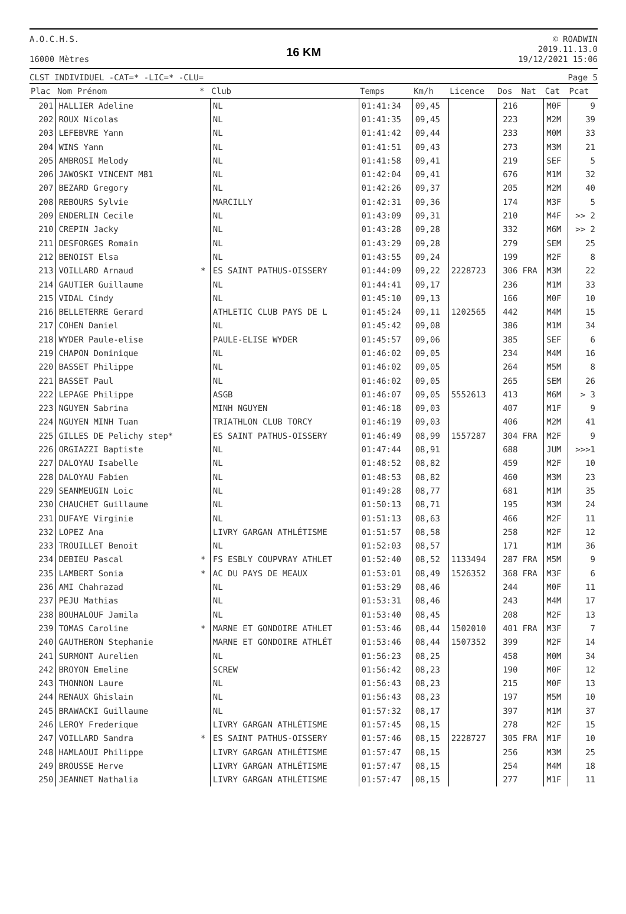A.O.C.H.S.
16000 Mètres
16 KM
© ROADWIN
2019.11.13.0
19/12/2021 15:06
CLST INDIVIDUEL -CAT=* -LIC=* -CLU= Page 5
| Plac | Nom Prénom | * | Club | Temps | Km/h | Licence | Dos | Nat | Cat | Pcat |
| --- | --- | --- | --- | --- | --- | --- | --- | --- | --- | --- |
| 201 | HALLIER Adeline | | NL | 01:41:34 | 09,45 | | 216 | | M0F | 9 |
| 202 | ROUX Nicolas | | NL | 01:41:35 | 09,45 | | 223 | | M2M | 39 |
| 203 | LEFEBVRE Yann | | NL | 01:41:42 | 09,44 | | 233 | | M0M | 33 |
| 204 | WINS Yann | | NL | 01:41:51 | 09,43 | | 273 | | M3M | 21 |
| 205 | AMBROSI Melody | | NL | 01:41:58 | 09,41 | | 219 | | SEF | 5 |
| 206 | JAWOSKI VINCENT M81 | | NL | 01:42:04 | 09,41 | | 676 | | M1M | 32 |
| 207 | BEZARD Gregory | | NL | 01:42:26 | 09,37 | | 205 | | M2M | 40 |
| 208 | REBOURS Sylvie | | MARCILLY | 01:42:31 | 09,36 | | 174 | | M3F | 5 |
| 209 | ENDERLIN Cecile | | NL | 01:43:09 | 09,31 | | 210 | | M4F | >> 2 |
| 210 | CREPIN Jacky | | NL | 01:43:28 | 09,28 | | 332 | | M6M | >> 2 |
| 211 | DESFORGES Romain | | NL | 01:43:29 | 09,28 | | 279 | | SEM | 25 |
| 212 | BENOIST Elsa | | NL | 01:43:55 | 09,24 | | 199 | | M2F | 8 |
| 213 | VOILLARD Arnaud | * | ES SAINT PATHUS-OISSERY | 01:44:09 | 09,22 | 2228723 | 306 | FRA | M3M | 22 |
| 214 | GAUTIER Guillaume | | NL | 01:44:41 | 09,17 | | 236 | | M1M | 33 |
| 215 | VIDAL Cindy | | NL | 01:45:10 | 09,13 | | 166 | | M0F | 10 |
| 216 | BELLETERRE Gerard | | ATHLETIC CLUB PAYS DE L | 01:45:24 | 09,11 | 1202565 | 442 | | M4M | 15 |
| 217 | COHEN Daniel | | NL | 01:45:42 | 09,08 | | 386 | | M1M | 34 |
| 218 | WYDER Paule-elise | | PAULE-ELISE WYDER | 01:45:57 | 09,06 | | 385 | | SEF | 6 |
| 219 | CHAPON Dominique | | NL | 01:46:02 | 09,05 | | 234 | | M4M | 16 |
| 220 | BASSET Philippe | | NL | 01:46:02 | 09,05 | | 264 | | M5M | 8 |
| 221 | BASSET Paul | | NL | 01:46:02 | 09,05 | | 265 | | SEM | 26 |
| 222 | LEPAGE Philippe | | ASGB | 01:46:07 | 09,05 | 5552613 | 413 | | M6M | > 3 |
| 223 | NGUYEN Sabrina | | MINH NGUYEN | 01:46:18 | 09,03 | | 407 | | M1F | 9 |
| 224 | NGUYEN MINH Tuan | | TRIATHLON CLUB TORCY | 01:46:19 | 09,03 | | 406 | | M2M | 41 |
| 225 | GILLES DE Pelichy step* | | ES SAINT PATHUS-OISSERY | 01:46:49 | 08,99 | 1557287 | 304 | FRA | M2F | 9 |
| 226 | ORGIAZZI Baptiste | | NL | 01:47:44 | 08,91 | | 688 | | JUM | >>>1 |
| 227 | DALOYAU Isabelle | | NL | 01:48:52 | 08,82 | | 459 | | M2F | 10 |
| 228 | DALOYAU Fabien | | NL | 01:48:53 | 08,82 | | 460 | | M3M | 23 |
| 229 | SEANMEUGIN Loic | | NL | 01:49:28 | 08,77 | | 681 | | M1M | 35 |
| 230 | CHAUCHET Guillaume | | NL | 01:50:13 | 08,71 | | 195 | | M3M | 24 |
| 231 | DUFAYE Virginie | | NL | 01:51:13 | 08,63 | | 466 | | M2F | 11 |
| 232 | LOPEZ Ana | | LIVRY GARGAN ATHLÉTISME | 01:51:57 | 08,58 | | 258 | | M2F | 12 |
| 233 | TROUILLET Benoit | | NL | 01:52:03 | 08,57 | | 171 | | M1M | 36 |
| 234 | DEBIEU Pascal | * | FS ESBLY COUPVRAY ATHLET | 01:52:40 | 08,52 | 1133494 | 287 | FRA | M5M | 9 |
| 235 | LAMBERT Sonia | * | AC DU PAYS DE MEAUX | 01:53:01 | 08,49 | 1526352 | 368 | FRA | M3F | 6 |
| 236 | AMI Chahrazad | | NL | 01:53:29 | 08,46 | | 244 | | M0F | 11 |
| 237 | PEJU Mathias | | NL | 01:53:31 | 08,46 | | 243 | | M4M | 17 |
| 238 | BOUHALOUF Jamila | | NL | 01:53:40 | 08,45 | | 208 | | M2F | 13 |
| 239 | TOMAS Caroline | * | MARNE ET GONDOIRE ATHLET | 01:53:46 | 08,44 | 1502010 | 401 | FRA | M3F | 7 |
| 240 | GAUTHERON Stephanie | | MARNE ET GONDOIRE ATHLÉT | 01:53:46 | 08,44 | 1507352 | 399 | | M2F | 14 |
| 241 | SURMONT Aurelien | | NL | 01:56:23 | 08,25 | | 458 | | M0M | 34 |
| 242 | BROYON Emeline | | SCREW | 01:56:42 | 08,23 | | 190 | | M0F | 12 |
| 243 | THONNON Laure | | NL | 01:56:43 | 08,23 | | 215 | | M0F | 13 |
| 244 | RENAUX Ghislain | | NL | 01:56:43 | 08,23 | | 197 | | M5M | 10 |
| 245 | BRAWACKI Guillaume | | NL | 01:57:32 | 08,17 | | 397 | | M1M | 37 |
| 246 | LEROY Frederique | | LIVRY GARGAN ATHLÉTISME | 01:57:45 | 08,15 | | 278 | | M2F | 15 |
| 247 | VOILLARD Sandra | * | ES SAINT PATHUS-OISSERY | 01:57:46 | 08,15 | 2228727 | 305 | FRA | M1F | 10 |
| 248 | HAMLAOUI Philippe | | LIVRY GARGAN ATHLÉTISME | 01:57:47 | 08,15 | | 256 | | M3M | 25 |
| 249 | BROUSSE Herve | | LIVRY GARGAN ATHLÉTISME | 01:57:47 | 08,15 | | 254 | | M4M | 18 |
| 250 | JEANNET Nathalia | | LIVRY GARGAN ATHLÉTISME | 01:57:47 | 08,15 | | 277 | | M1F | 11 |